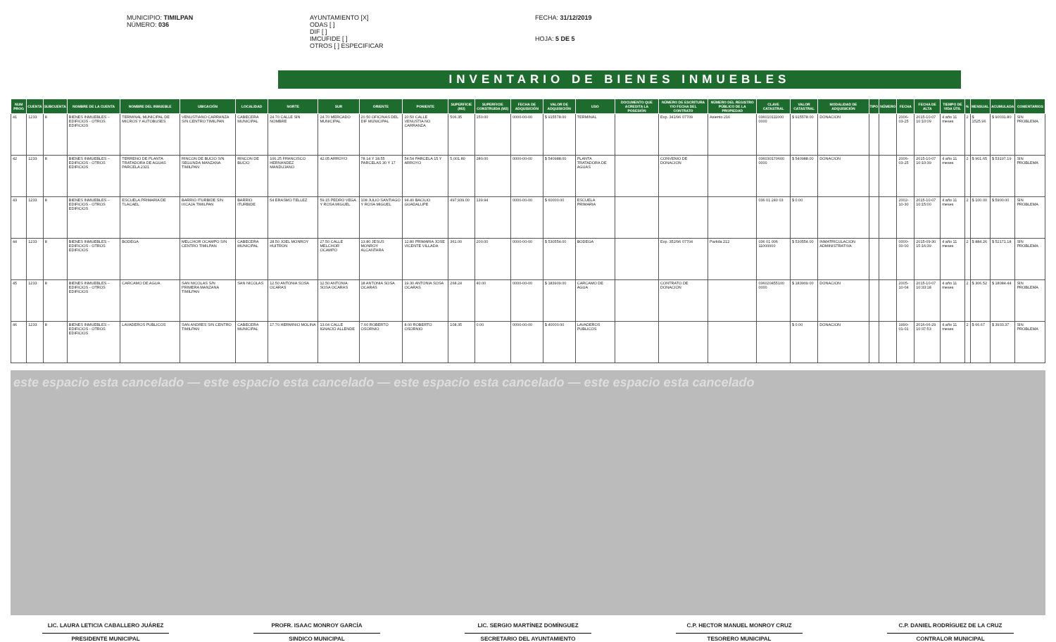MUNICIPIO: TIMILPAN
NÚMERO: 036
AYUNTAMIENTO [X]
ODAS [ ]
DIF [ ]
IMCUFIDE [ ]
OTROS [ ] ESPECIFICAR
FECHA: 31/12/2019
HOJA: 5 DE 5
INVENTARIO DE BIENES INMUEBLES
| NUM PROG | CUENTA | SUBCUENTA | NOMBRE DE LA CUENTA | NOMBRE DEL INMUEBLE | UBICACIÓN | LOCALIDAD | NORTE | SUR | ORIENTE | PONIENTE | SUPERFICIE (M2) | SUPERFICIE CONSTRUIDA (M2) | FECHA DE ADQUISICIÓN | VALOR DE ADQUISICIÓN | USO | DOCUMENTO QUE ACREDITA LA POSESIÓN | NÚMERO DE ESCRITURA Y/O FECHA DEL CONTRATO | NÚMERO DEL REGISTRO PÚBLICO DE LA PROPIEDAD | CLAVE CATASTRAL | VALOR CATASTRAL | MODALIDAD DE ADQUISICIÓN | TIPO | NÚMERO | FECHA | FECHA DE ALTA | TIEMPO DE VIDA ÚTIL | % | MENSUAL | ACUMULADA | COMENTARIOS |
| --- | --- | --- | --- | --- | --- | --- | --- | --- | --- | --- | --- | --- | --- | --- | --- | --- | --- | --- | --- | --- | --- | --- | --- | --- | --- | --- | --- | --- | --- | --- |
| 41 | 1233 | 8 | BIENES INMUEBLES – EDIFICIOS - OTROS EDIFICIOS | TERMINAL MUNICIPAL DE MICROS Y AUTOBUSES | VENUSTIANO CARRANZA S/N CENTRO TIMILPAN | CABECERA MUNICIPAL | 24.70 CALLE SIN NOMBRE | 24.70 MERCADO MUNICIPAL | 20.50 OFICINAS DEL DIF MUNICIPAL | 20.50 CALLE VENUSTIA NO CARRANZA | 506.35 | 150.00 | 0000-00-00 | $ 915578.00 | TERMINAL | | Exp. 341/96 07709 | Asiento 216 | 036010111000 0000 | $ 915578.00 | DONACION | | | 2006-03-25 | 2015-10-07 10:10:09 | 4 año 11 meses | 2 | $ 1525.96 | $ 90031.80 | SIN PROBLEMA |
| 42 | 1233 | 8 | BIENES INMUEBLES – EDIFICIOS - OTROS EDIFICIOS | TERRENO DE PLANTA TRATADORA DE AGUAS PARCELA 2321 | RINCON DE BUCIO S/N SEGUNDA MANZANA TIMILPAN | RINCON DE BUCIO | 106.25 FRANCISCO HERNANDEZ MANDUJANO | 42.05 ARROYO | 78.14 Y 18.55 PARCELAS 30 Y 17 | 54.54 PARCELA 15 Y ARROYO | 5,001.80 | 280.00 | 0000-00-00 | $ 540988.00 | PLANTA TRATADORA DE AGUAS | | CONVENIO DE DONACION | | 036030170600 0000 | $ 540988.00 | DONACION | | | 2006-03-25 | 2015-10-07 10:10:39 | 4 año 11 meses | 2 | $ 901.65 | $ 53197.19 | SIN PROBLEMA |
| 43 | 1233 | 8 | BIENES INMUEBLES – EDIFICIOS - OTROS EDIFICIOS | ESCUELA PRIMARIA DE TLACAEL | BARRIO ITURBIDE S/N IXCAJA TIMILPAN | BARRIO ITURBIDE | 54 ERASMO TELLEZ | 59.15 PEDRO VEGA Y ROSA MIGUEL | 108 JULIO SANTIAGO Y ROSA MIGUEL | 94.40 BACILIO GUADALUPE | 497,939.00 | 139.94 | 0000-00-00 | $ 60000.00 | ESCUELA PRIMARIA | | | | 036 01 240 03 | $ 0.00 | | | | 2002-10-30 | 2015-10-07 10:15:00 | 4 año 11 meses | 2 | $ 100.00 | $ 5900.00 | SIN PROBLEMA |
| 44 | 1233 | 8 | BIENES INMUEBLES – EDIFICIOS - OTROS EDIFICIOS | BODEGA | MELCHOR OCAMPO S/N CENTRO TIMILPAN | CABECERA MUNICIPAL | 28.50 JOEL MONROY HUITRON | 27.50 CALLE MELCHOR OCAMPO | 13.80 JESUS MONROY ALCANTARA | 12.80 PRIMARIA JOSE VICENTE VILLADA | 361.00 | 200.00 | 0000-00-00 | $ 530554.00 | BODEGA | | Exp. 352/96 07704 | Partida 212 | 036 01 006 11000000 | $ 530554.00 | INMATRICULACION ADMINISTRATIVA | | | 0000-00-00 | 2015-09-30 15:16:39 | 4 año 11 meses | 2 | $ 884.26 | $ 52171.18 | SIN PROBLEMA |
| 45 | 1233 | 8 | BIENES INMUEBLES – EDIFICIOS - OTROS EDIFICIOS | CARCAMO DE AGUA | SAN NICOLAS S/N PRIMERA MANZANA TIMILPAN | SAN NICOLAS | 12.50 ANTONIA SOSA OCARAS | 12.50 ANTONIA SOSA OCARAS | 18 ANTONIA SOSA OCARAS | 19.30 ANTONIA SOSA OCARAS | 268.24 | 40.00 | 0000-00-00 | $ 183909.00 | CARCAMO DE AGUA | | CONTRATO DE DONACION | | 036020455100 0000 | $ 183909.00 | DONACION | | | 2005-10-04 | 2015-10-07 10:33:18 | 4 año 11 meses | 2 | $ 306.52 | $ 18084.44 | SIN PROBLEMA |
| 46 | 1233 | 8 | BIENES INMUEBLES – EDIFICIOS - OTROS EDIFICIOS | LAVADEROS PUBLICOS | SAN ANDRES S/N CENTRO TIMILPAN | CABECERA MUNICIPAL | 17.70 HERMINIO MOLINA | 13.04 CALLE IGNACIO ALLENDE | 7.60 ROBERTO OSORNIO | 8.00 ROBERTO OSORNIO | 108.35 | 0.00 | 0000-00-00 | $ 40000.00 | LAVADEROS PUBLICOS | | | | | $ 0.00 | DONACION | | | 1990-01-01 | 2016-06-29 10:37:53 | 4 año 11 meses | 2 | $ 66.67 | $ 3933.37 | SIN PROBLEMA |
este espacio esta cancelado — este espacio esta cancelado — este espacio esta cancelado — este espacio esta cancelado
LIC. LAURA LETICIA CABALLERO JUÁREZ
PRESIDENTE MUNICIPAL
PROFR. ISAAC MONROY GARCÍA
SINDICO MUNICIPAL
LIC. SERGIO MARTÍNEZ DOMÍNGUEZ
SECRETARIO DEL AYUNTAMIENTO
C.P. HECTOR MANUEL MONROY CRUZ
TESORERO MUNICIPAL
C.P. DANIEL RODRÍGUEZ DE LA CRUZ
CONTRALOR MUNICIPAL